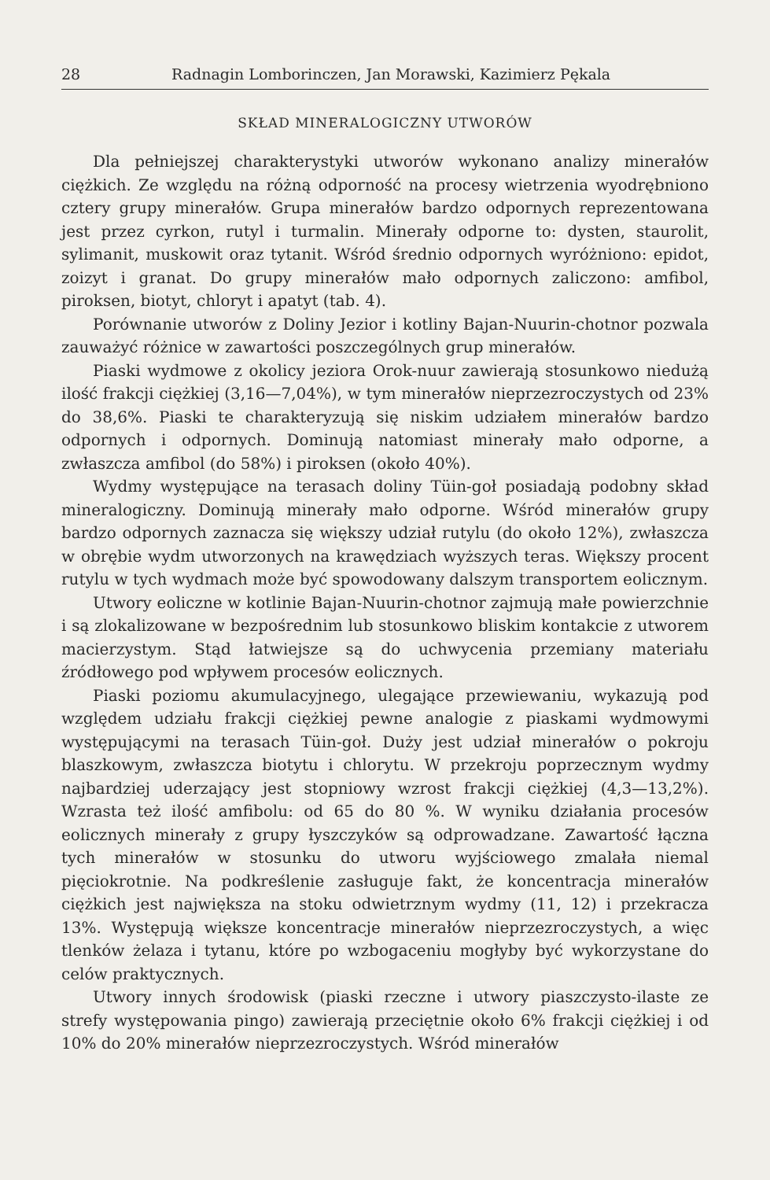28 Radnagin Lomborinczen, Jan Morawski, Kazimierz Pękala
SKŁAD MINERALOGICZNY UTWORÓW
Dla pełniejszej charakterystyki utworów wykonano analizy minerałów ciężkich. Ze względu na różną odporność na procesy wietrzenia wyodrębniono cztery grupy minerałów. Grupa minerałów bardzo odpornych reprezentowana jest przez cyrkon, rutyl i turmalin. Minerały odporne to: dysten, staurolit, sylimanit, muskowit oraz tytanit. Wśród średnio odpornych wyróżniono: epidot, zoizyt i granat. Do grupy minerałów mało odpornych zaliczono: amfibol, piroksen, biotyt, chloryt i apatyt (tab. 4).
Porównanie utworów z Doliny Jezior i kotliny Bajan-Nuurin-chotnor pozwala zauważyć różnice w zawartości poszczególnych grup minerałów.
Piaski wydmowe z okolicy jeziora Orok-nuur zawierają stosunkowo niedużą ilość frakcji ciężkiej (3,16—7,04%), w tym minerałów nieprzezroczystych od 23% do 38,6%. Piaski te charakteryzują się niskim udziałem minerałów bardzo odpornych i odpornych. Dominują natomiast minerały mało odporne, a zwłaszcza amfibol (do 58%) i piroksen (około 40%).
Wydmy występujące na terasach doliny Tüin-goł posiadają podobny skład mineralogiczny. Dominują minerały mało odporne. Wśród minerałów grupy bardzo odpornych zaznacza się większy udział rutylu (do około 12%), zwłaszcza w obrębie wydm utworzonych na krawędziach wyższych teras. Większy procent rutylu w tych wydmach może być spowodowany dalszym transportem eolicznym.
Utwory eoliczne w kotlinie Bajan-Nuurin-chotnor zajmują małe powierzchnie i są zlokalizowane w bezpośrednim lub stosunkowo bliskim kontakcie z utworem macierzystym. Stąd łatwiejsze są do uchwycenia przemiany materiału źródłowego pod wpływem procesów eolicznych.
Piaski poziomu akumulacyjnego, ulegające przewiewaniu, wykazują pod względem udziału frakcji ciężkiej pewne analogie z piaskami wydmowymi występującymi na terasach Tüin-goł. Duży jest udział minerałów o pokroju blaszkowym, zwłaszcza biotytu i chlorytu. W przekroju poprzecznym wydmy najbardziej uderzający jest stopniowy wzrost frakcji ciężkiej (4,3—13,2%). Wzrasta też ilość amfibolu: od 65 do 80 %. W wyniku działania procesów eolicznych minerały z grupy łyszczyków są odprowadzane. Zawartość łączna tych minerałów w stosunku do utworu wyjściowego zmalała niemal pięciokrotnie. Na podkreślenie zasługuje fakt, że koncentracja minerałów ciężkich jest największa na stoku odwietrznym wydmy (11, 12) i przekracza 13%. Występują większe koncentracje minerałów nieprzezroczystych, a więc tlenków żelaza i tytanu, które po wzbogaceniu mogłyby być wykorzystane do celów praktycznych.
Utwory innych środowisk (piaski rzeczne i utwory piaszczysto-ilaste ze strefy występowania pingo) zawierają przeciętnie około 6% frakcji ciężkiej i od 10% do 20% minerałów nieprzezroczystych. Wśród minerałów